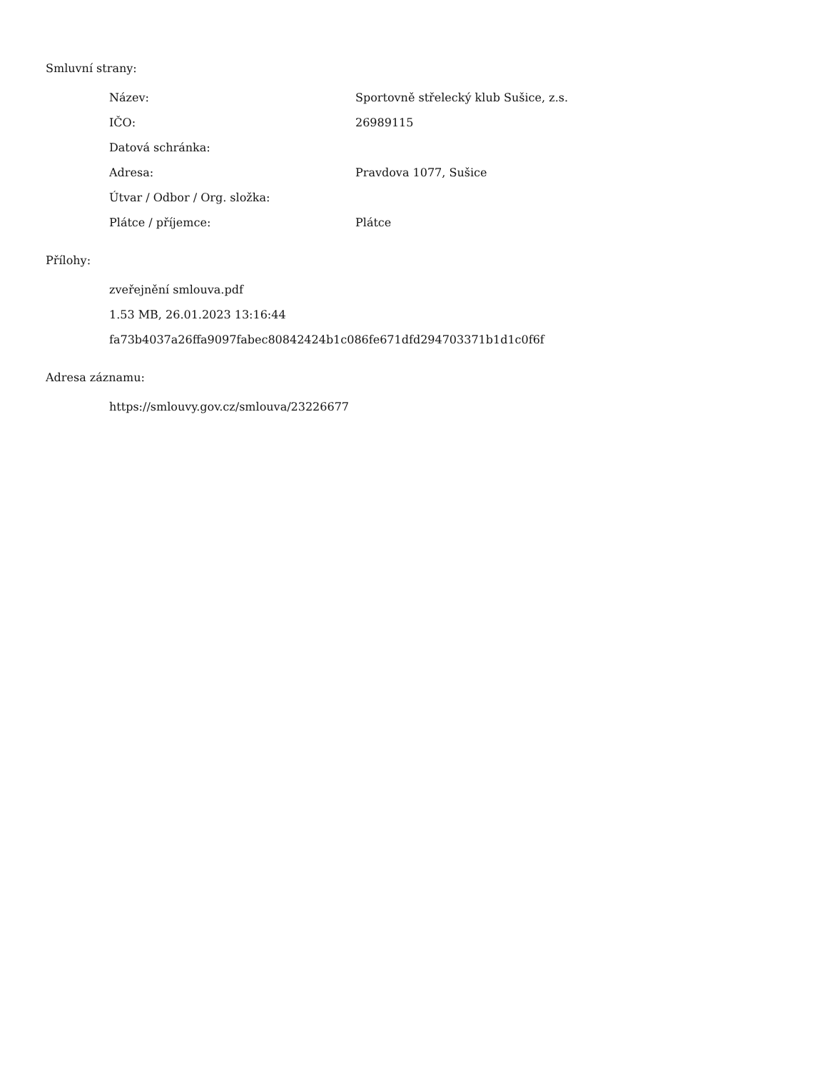Smluvní strany:
| Název: | Sportovně střelecký klub Sušice, z.s. |
| IČO: | 26989115 |
| Datová schránka: | |
| Adresa: | Pravdova 1077, Sušice |
| Útvar / Odbor / Org. složka: | |
| Plátce / příjemce: | Plátce |
Přílohy:
zveřejnění smlouva.pdf
1.53 MB, 26.01.2023 13:16:44
fa73b4037a26ffa9097fabec80842424b1c086fe671dfd294703371b1d1c0f6f
Adresa záznamu:
https://smlouvy.gov.cz/smlouva/23226677